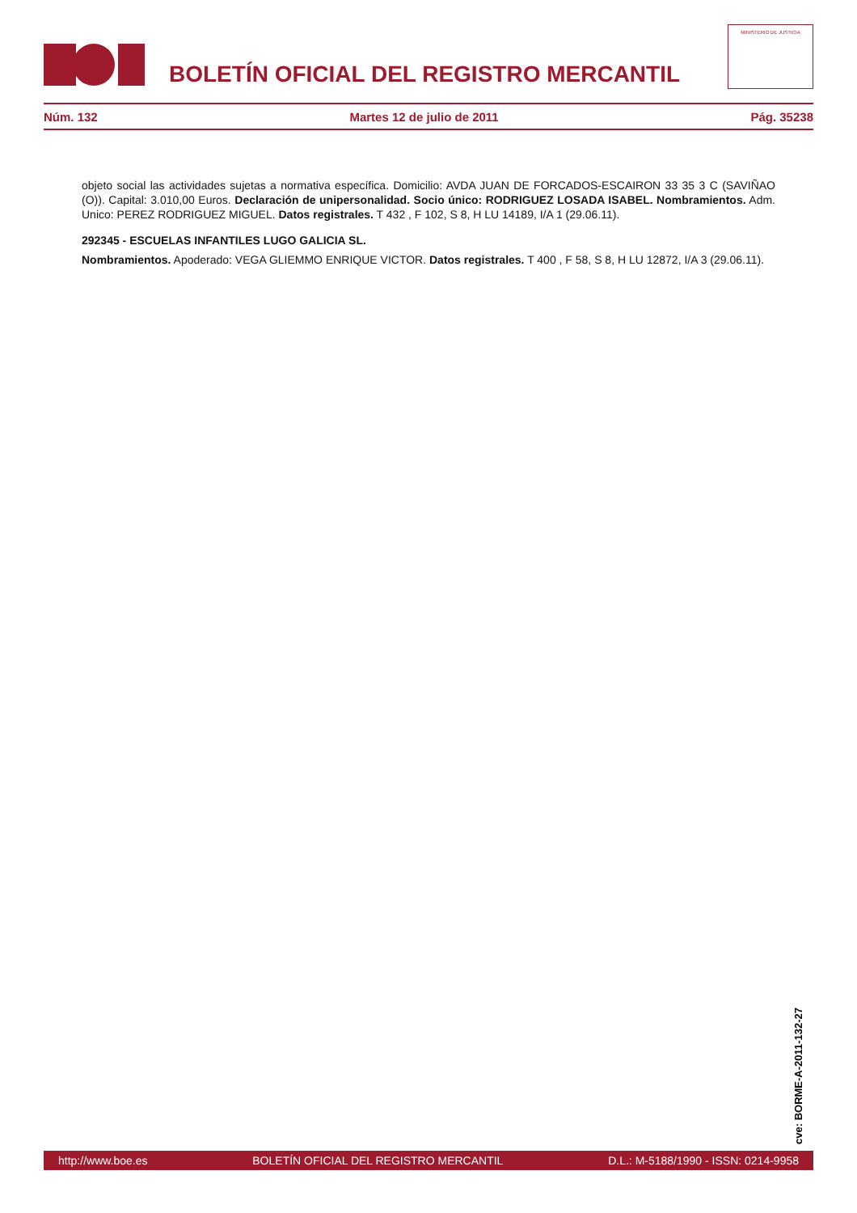BOLETÍN OFICIAL DEL REGISTRO MERCANTIL
MINISTERIO DE JUSTICIA
Núm. 132 Martes 12 de julio de 2011 Pág. 35238
objeto social las actividades sujetas a normativa específica. Domicilio: AVDA JUAN DE FORCADOS-ESCAIRON 33 35 3 C (SAVIÑAO (O)). Capital: 3.010,00 Euros. Declaración de unipersonalidad. Socio único: RODRIGUEZ LOSADA ISABEL. Nombramientos. Adm. Unico: PEREZ RODRIGUEZ MIGUEL. Datos registrales. T 432 , F 102, S 8, H LU 14189, I/A 1 (29.06.11).
292345 - ESCUELAS INFANTILES LUGO GALICIA SL.
Nombramientos. Apoderado: VEGA GLIEMMO ENRIQUE VICTOR. Datos registrales. T 400 , F 58, S 8, H LU 12872, I/A 3 (29.06.11).
cve: BORME-A-2011-132-27
http://www.boe.es BOLETÍN OFICIAL DEL REGISTRO MERCANTIL D.L.: M-5188/1990 - ISSN: 0214-9958